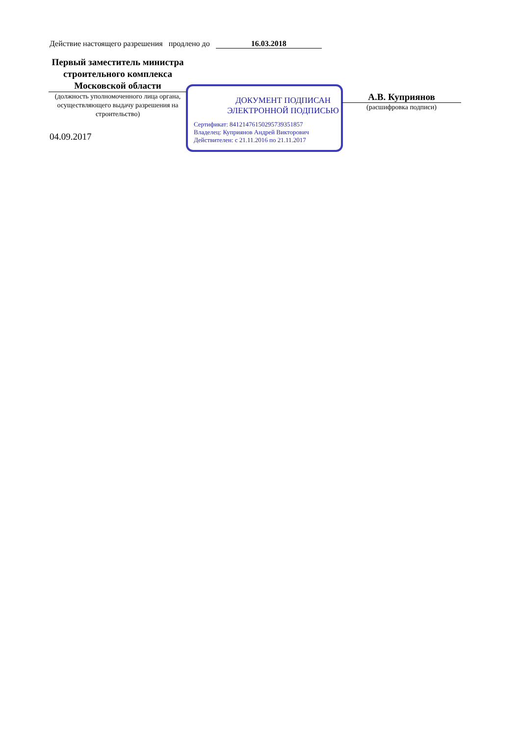Действие настоящего разрешения продлено до 16.03.2018
Первый заместитель министра строительного комплекса Московской области
(должность уполномоченного лица органа, осуществляющего выдачу разрешения на строительство)
04.09.2017
ДОКУМЕНТ ПОДПИСАН
ЭЛЕКТРОННОЙ ПОДПИСЬЮ
Сертификат: 8412147615029573935185­7
Владелец: Куприянов Андрей Викторович
Действителен: с 21.11.2016 по 21.11.2017
А.В. Куприянов
(расшифровка подписи)